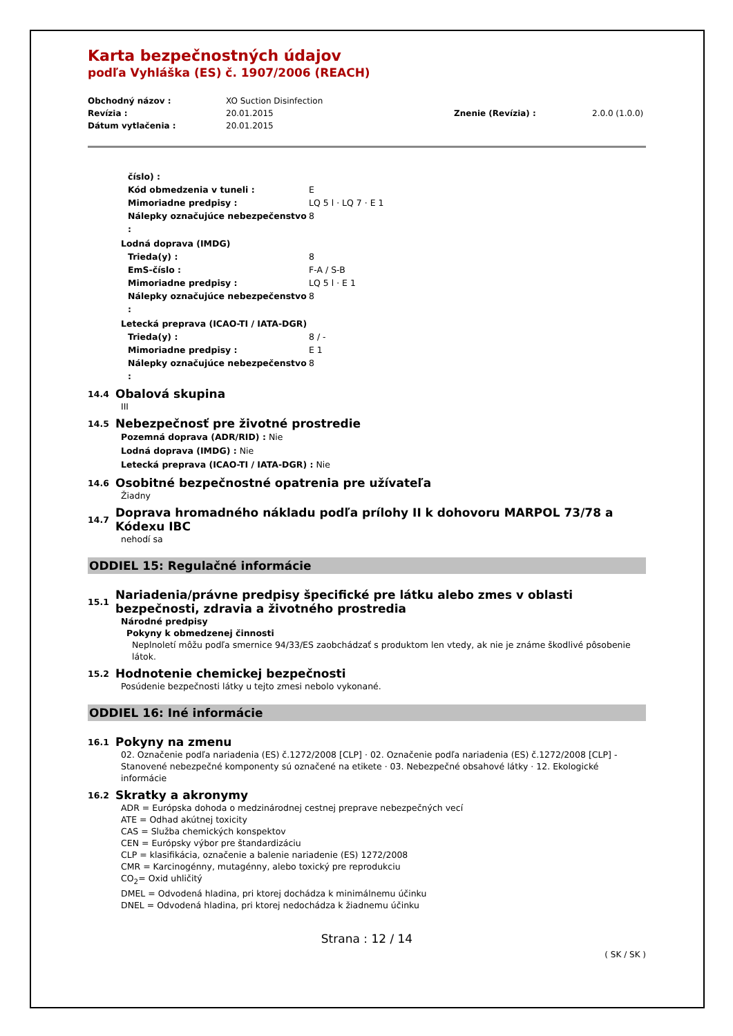Karta bezpečnostných údajov
podľa Vyhláška (ES) č. 1907/2006 (REACH)
Obchodný názov :
XO Suction Disinfection
Revízia :
20.01.2015
Znenie (Revízia) :
2.0.0 (1.0.0)
Dátum vytlačenia :
20.01.2015
číslo) :
Kód obmedzenia v tuneli :
E
Mimoriadne predpisy :
LQ 5 l · LQ 7 · E 1
Nálepky označujúce nebezpečenstvo :
8
Lodná doprava (IMDG)
Trieda(y) :
8
EmS-číslo :
F-A / S-B
Mimoriadne predpisy :
LQ 5 l · E 1
Nálepky označujúce nebezpečenstvo :
8
Letecká preprava (ICAO-TI / IATA-DGR)
Trieda(y) :
8 / -
Mimoriadne predpisy :
E 1
Nálepky označujúce nebezpečenstvo :
8
14.4
Obalová skupina
III
14.5
Nebezpečnosť pre životné prostredie
Pozemná doprava (ADR/RID) : Nie
Lodná doprava (IMDG) : Nie
Letecká preprava (ICAO-TI / IATA-DGR) : Nie
14.6
Osobitné bezpečnostné opatrenia pre užívateľa
Žiadny
14.7
Doprava hromadného nákladu podľa prílohy II k dohovoru MARPOL 73/78 a Kódexu IBC
nehodí sa
ODDIEL 15: Regulačné informácie
15.1
Nariadenia/právne predpisy špecifické pre látku alebo zmes v oblasti bezpečnosti, zdravia a životného prostredia
Národné predpisy
Pokyny k obmedzenej činnosti
Neplnoletí môžu podľa smernice 94/33/ES zaobchádzať s produktom len vtedy, ak nie je známe škodlivé pôsobenie látok.
15.2
Hodnotenie chemickej bezpečnosti
Posúdenie bezpečnosti látky u tejto zmesi nebolo vykonané.
ODDIEL 16: Iné informácie
16.1
Pokyny na zmenu
02. Označenie podľa nariadenia (ES) č.1272/2008 [CLP] · 02. Označenie podľa nariadenia (ES) č.1272/2008 [CLP] - Stanovené nebezpečné komponenty sú označené na etikete · 03. Nebezpečné obsahové látky · 12. Ekologické informácie
16.2
Skratky a akronymy
ADR = Európska dohoda o medzinárodnej cestnej preprave nebezpečných vecí
ATE = Odhad akútnej toxicity
CAS = Služba chemických konspektov
CEN = Európsky výbor pre štandardizáciu
CLP = klasifikácia, označenie a balenie nariadenie (ES) 1272/2008
CMR = Karcinogénny, mutagénny, alebo toxický pre reprodukciu
CO<sub>2</sub>= Oxid uhličitý
DMEL = Odvodená hladina, pri ktorej dochádza k minimálnemu účinku
DNEL = Odvodená hladina, pri ktorej nedochádza k žiadnemu účinku
Strana : 12 / 14
( SK / SK )